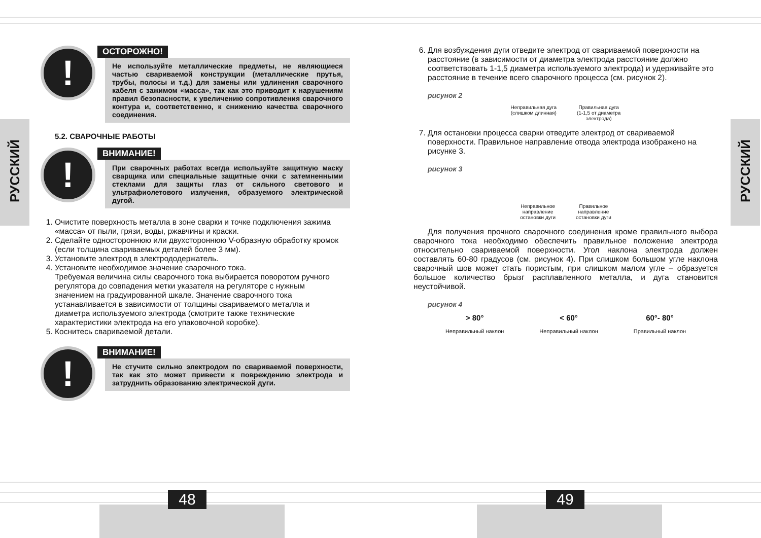РУССКИЙ
РУССКИЙ
!
ОСТОРОЖНО!
Не используйте металлические предметы, не являющиеся частью свариваемой конструкции (металлические прутья, трубы, полосы и т.д.) для замены или удлинения сварочного кабеля с зажимом «масса», так как это приводит к нарушениям правил безопасности, к увеличению сопротивления сварочного контура и, соответственно, к снижению качества сварочного соединения.
5.2. СВАРОЧНЫЕ РАБОТЫ
!
ВНИМАНИЕ!
При сварочных работах всегда используйте защитную маску сварщика или специальные защитные очки с затемненными стеклами для защиты глаз от сильного светового и ультрафиолетового излучения, образуемого электрической дугой.
1. Очистите поверхность металла в зоне сварки и точке подключения зажима «масса» от пыли, грязи, воды, ржавчины и краски.
2. Сделайте одностороннюю или двухстороннюю V-образную обработку кромок (если толщина свариваемых деталей более 3 мм).
3. Установите электрод в злектрододержатель.
4. Установите необходимое значение сварочного тока.
Требуемая величина силы сварочного тока выбирается поворотом ручного регулятора до совпадения метки указателя на регуляторе с нужным значением на градуированной шкале. Значение сварочного тока устанавливается в зависимости от толщины свариваемого металла и диаметра используемого электрода (смотрите также технические характеристики электрода на его упаковочной коробке).
5. Коснитесь свариваемой детали.
!
ВНИМАНИЕ!
Не стучите сильно электродом по свариваемой поверхности, так как это может привести к повреждению электрода и затруднить образованию электрической дуги.
6. Для возбуждения дуги отведите электрод от свариваемой поверхности на расстояние (в зависимости от диаметра электрода расстояние должно соответствовать 1-1,5 диаметра используемого электрода) и удерживайте это расстояние в течение всего сварочного процесса (см. рисунок 2).
рисунок 2
Неправильная дуга
(слишком длинная)
Правильная дуга
(1-1,5 от диаметра
электрода)
7. Для остановки процесса сварки отведите электрод от свариваемой поверхности. Правильное направление отвода электрода изображено на рисунке 3.
рисунок 3
Неправильное
направление
остановки дуги
Правильное
направление
остановки дуги
Для получения прочного сварочного соединения кроме правильного выбора сварочного тока необходимо обеспечить правильное положение электрода относительно свариваемой поверхности. Угол наклона электрода должен составлять 60-80 градусов (см. рисунок 4). При слишком большом угле наклона сварочный шов может стать пористым, при слишком малом угле – образуется большое количество брызг расплавленного металла, и дуга становится неустойчивой.
рисунок 4
> 80°
Неправильный наклон
< 60°
Неправильный наклон
60°- 80°
Правильный наклон
48 49